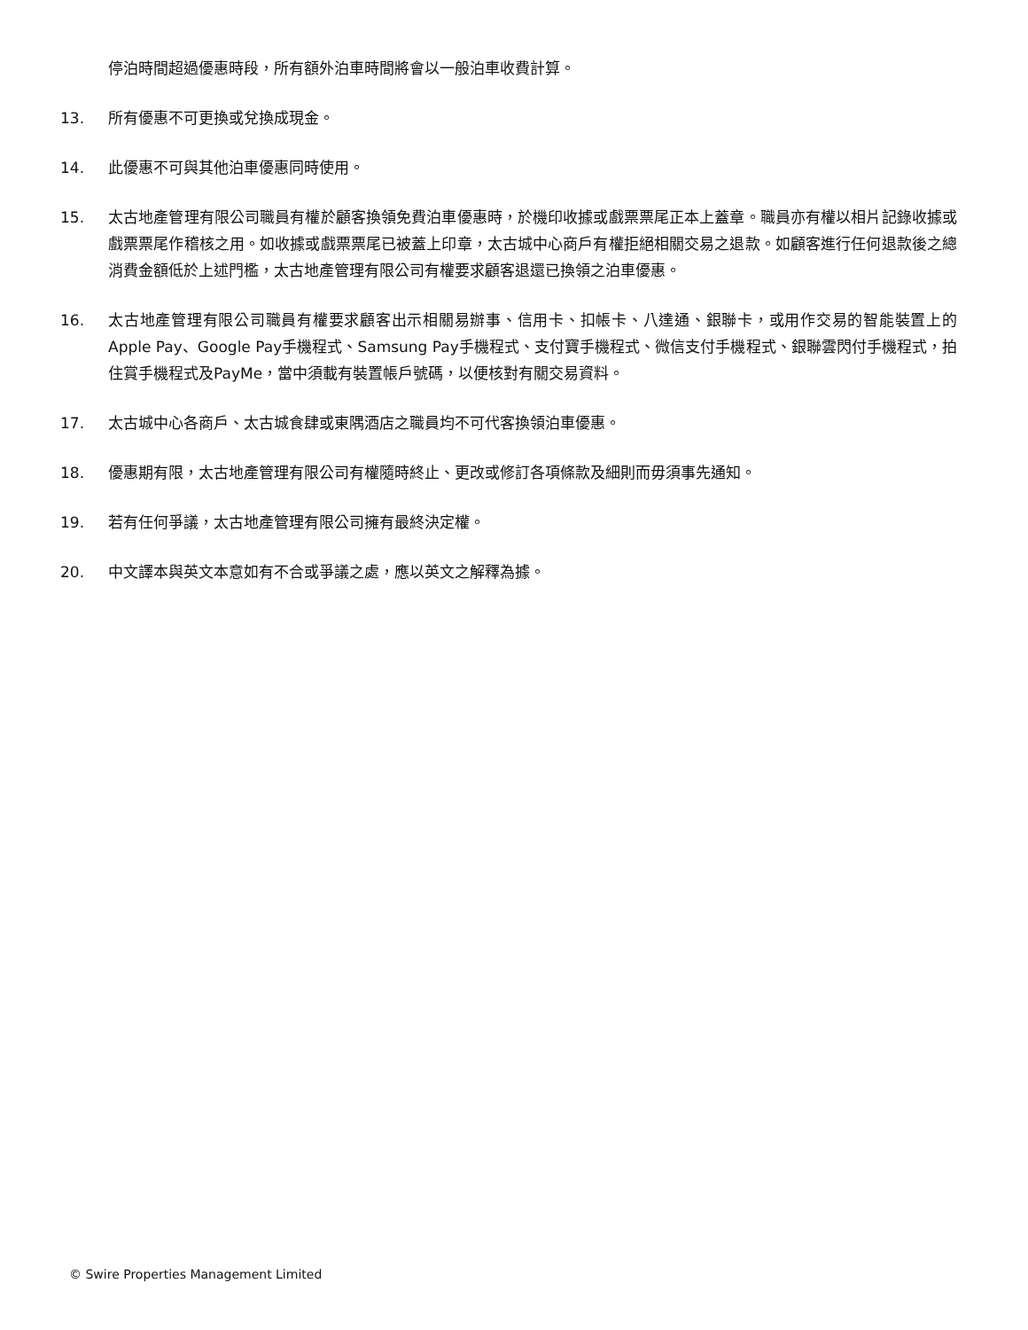停泊時間超過優惠時段，所有額外泊車時間將會以一般泊車收費計算。
13. 所有優惠不可更換或兌換成現金。
14. 此優惠不可與其他泊車優惠同時使用。
15. 太古地產管理有限公司職員有權於顧客換領免費泊車優惠時，於機印收據或戲票票尾正本上蓋章。職員亦有權以相片記錄收據或戲票票尾作稽核之用。如收據或戲票票尾已被蓋上印章，太古城中心商戶有權拒絕相關交易之退款。如顧客進行任何退款後之總消費金額低於上述門檻，太古地產管理有限公司有權要求顧客退還已換領之泊車優惠。
16. 太古地產管理有限公司職員有權要求顧客出示相關易辦事、信用卡、扣帳卡、八達通、銀聯卡，或用作交易的智能裝置上的Apple Pay、Google Pay手機程式、Samsung Pay手機程式、支付寶手機程式、微信支付手機程式、銀聯雲閃付手機程式，拍住賞手機程式及PayMe，當中須載有裝置帳戶號碼，以便核對有關交易資料。
17. 太古城中心各商戶、太古城食肆或東隅酒店之職員均不可代客換領泊車優惠。
18. 優惠期有限，太古地產管理有限公司有權隨時終止、更改或修訂各項條款及細則而毋須事先通知。
19. 若有任何爭議，太古地產管理有限公司擁有最終決定權。
20. 中文譯本與英文本意如有不合或爭議之處，應以英文之解釋為據。
© Swire Properties Management Limited